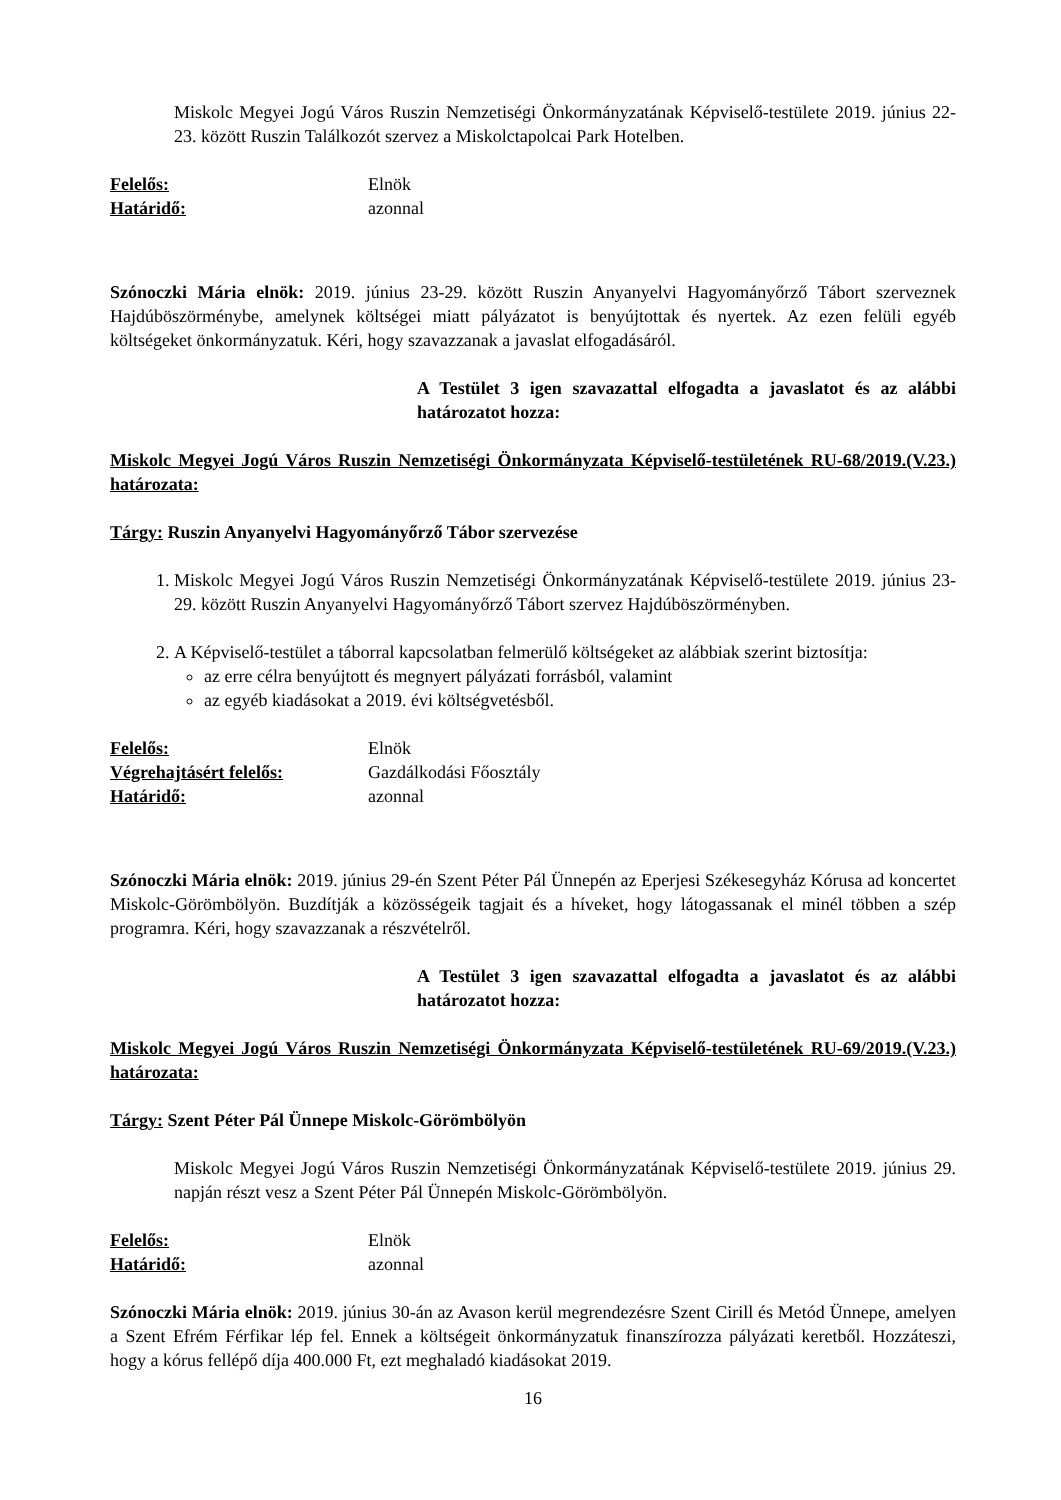Miskolc Megyei Jogú Város Ruszin Nemzetiségi Önkormányzatának Képviselő-testülete 2019. június 22-23. között Ruszin Találkozót szervez a Miskolctapolcai Park Hotelben.
Felelős: Elnök Határidő: azonnal
Szónoczki Mária elnök: 2019. június 23-29. között Ruszin Anyanyelvi Hagyományőrző Tábort szerveznek Hajdúböszörménybe, amelynek költségei miatt pályázatot is benyújtottak és nyertek. Az ezen felüli egyéb költségeket önkormányzatuk. Kéri, hogy szavazzanak a javaslat elfogadásáról.
A Testület 3 igen szavazattal elfogadta a javaslatot és az alábbi határozatot hozza:
Miskolc Megyei Jogú Város Ruszin Nemzetiségi Önkormányzata Képviselő-testületének RU-68/2019.(V.23.) határozata:
Tárgy: Ruszin Anyanyelvi Hagyományőrző Tábor szervezése
1. Miskolc Megyei Jogú Város Ruszin Nemzetiségi Önkormányzatának Képviselő-testülete 2019. június 23-29. között Ruszin Anyanyelvi Hagyományőrző Tábort szervez Hajdúböszörményben.
2. A Képviselő-testület a táborral kapcsolatban felmerülő költségeket az alábbiak szerint biztosítja:
az erre célra benyújtott és megnyert pályázati forrásból, valamint
az egyéb kiadásokat a 2019. évi költségvetésből.
Felelős: Elnök Végrehajtásért felelős: Gazdálkodási Főosztály Határidő: azonnal
Szónoczki Mária elnök: 2019. június 29-én Szent Péter Pál Ünnepén az Eperjesi Székesegyház Kórusa ad koncertet Miskolc-Görömbölyön. Buzdítják a közösségeik tagjait és a híveket, hogy látogassanak el minél többen a szép programra. Kéri, hogy szavazzanak a részvételről.
A Testület 3 igen szavazattal elfogadta a javaslatot és az alábbi határozatot hozza:
Miskolc Megyei Jogú Város Ruszin Nemzetiségi Önkormányzata Képviselő-testületének RU-69/2019.(V.23.) határozata:
Tárgy: Szent Péter Pál Ünnepe Miskolc-Görömbölyön
Miskolc Megyei Jogú Város Ruszin Nemzetiségi Önkormányzatának Képviselő-testülete 2019. június 29. napján részt vesz a Szent Péter Pál Ünnepén Miskolc-Görömbölyön.
Felelős: Elnök Határidő: azonnal
Szónoczki Mária elnök: 2019. június 30-án az Avason kerül megrendezésre Szent Cirill és Metód Ünnepe, amelyen a Szent Efrém Férfikar lép fel. Ennek a költségeit önkormányzatuk finanszírozza pályázati keretből. Hozzáteszi, hogy a kórus fellépő díja 400.000 Ft, ezt meghaladó kiadásokat 2019.
16